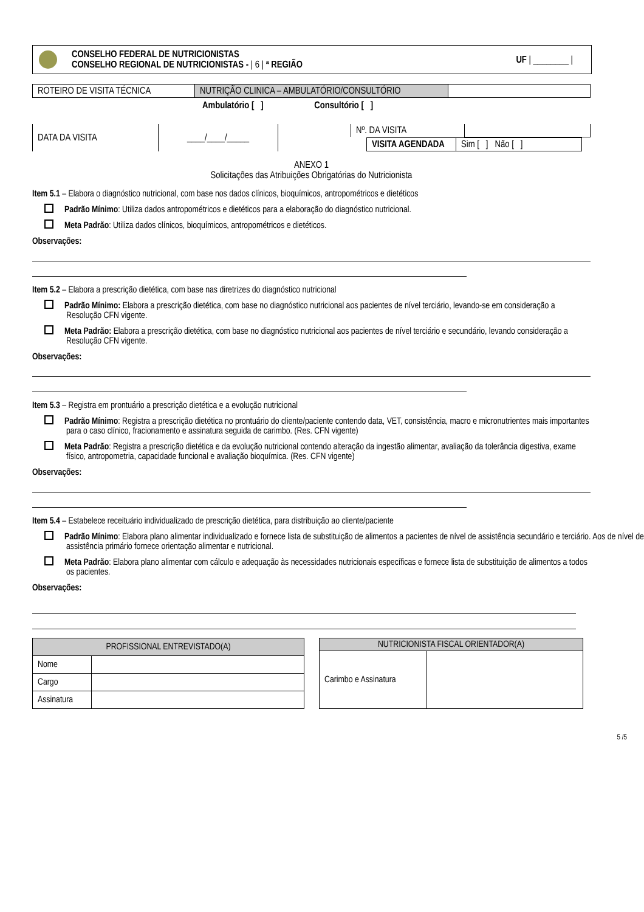CONSELHO FEDERAL DE NUTRICIONISTAS
CONSELHO REGIONAL DE NUTRICIONISTAS - | 6 | ª REGIÃO
UF | ________ |
| ROTEIRO DE VISITA TÉCNICA | NUTRIÇÃO CLINICA – AMBULATÓRIO/CONSULTÓRIO | |
Ambulatório [ ] Consultório [ ]
| DATA DA VISITA | ____/____/_____ |
| Nº. DA VISITA | |
| VISITA AGENDADA | Sim [ ] Não [ ] |
ANEXO 1
Solicitações das Atribuições Obrigatórias do Nutricionista
Item 5.1 – Elabora o diagnóstico nutricional, com base nos dados clínicos, bioquímicos, antropométricos e dietéticos
Padrão Mínimo: Utiliza dados antropométricos e dietéticos para a elaboração do diagnóstico nutricional.
Meta Padrão: Utiliza dados clínicos, bioquímicos, antropométricos e dietéticos.
Observações:
Item 5.2 – Elabora a prescrição dietética, com base nas diretrizes do diagnóstico nutricional
Padrão Mínimo: Elabora a prescrição dietética, com base no diagnóstico nutricional aos pacientes de nível terciário, levando-se em consideração a Resolução CFN vigente.
Meta Padrão: Elabora a prescrição dietética, com base no diagnóstico nutricional aos pacientes de nível terciário e secundário, levando consideração a Resolução CFN vigente.
Observações:
Item 5.3 – Registra em prontuário a prescrição dietética e a evolução nutricional
Padrão Mínimo: Registra a prescrição dietética no prontuário do cliente/paciente contendo data, VET, consistência, macro e micronutrientes mais importantes para o caso clínico, fracionamento e assinatura seguida de carimbo. (Res. CFN vigente)
Meta Padrão: Registra a prescrição dietética e da evolução nutricional contendo alteração da ingestão alimentar, avaliação da tolerância digestiva, exame físico, antropometria, capacidade funcional e avaliação bioquímica. (Res. CFN vigente)
Observações:
Item 5.4 – Estabelece receituário individualizado de prescrição dietética, para distribuição ao cliente/paciente
Padrão Mínimo: Elabora plano alimentar individualizado e fornece lista de substituição de alimentos a pacientes de nível de assistência secundário e terciário. Aos de nível de assistência primário fornece orientação alimentar e nutricional.
Meta Padrão: Elabora plano alimentar com cálculo e adequação às necessidades nutricionais específicas e fornece lista de substituição de alimentos a todos os pacientes.
Observações:
| PROFISSIONAL ENTREVISTADO(A) | |
| --- | --- |
| Nome | |
| Cargo | |
| Assinatura | |
| NUTRICIONISTA FISCAL ORIENTADOR(A) | |
| --- | --- |
| Carimbo e Assinatura | |
5 /5